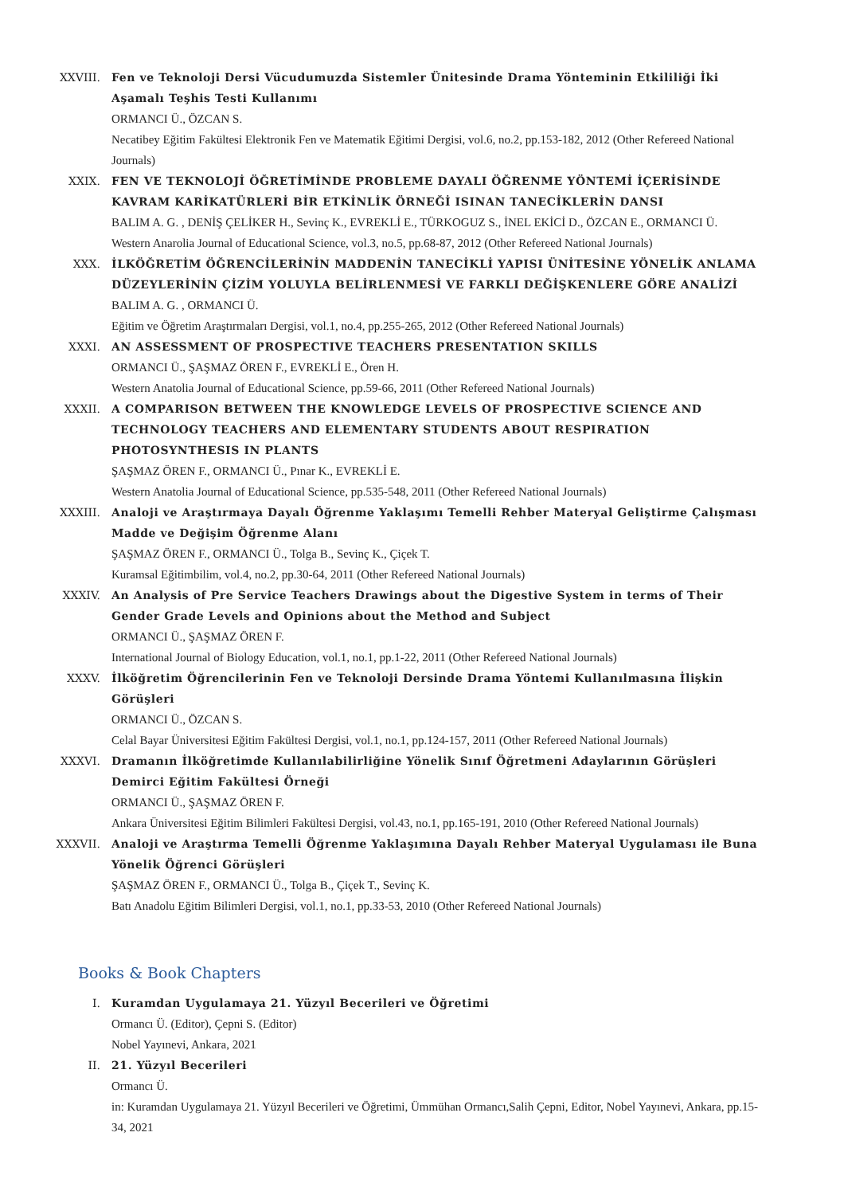XXVIII. Fen ve Teknoloji Dersi Vücudumuzda Sistemler Ünitesinde Drama Yönteminin Etkililiği İki Aşamalı Teşhis Testi Kullanımı
ORMANCI Ü., ÖZCAN S.
Necatibey Eğitim Fakültesi Elektronik Fen ve Matematik Eğitimi Dergisi, vol.6, no.2, pp.153-182, 2012 (Other Refereed National Journals)
XXIX. FEN VE TEKNOLOJİ ÖĞRETİMİNDE PROBLEME DAYALI ÖĞRENME YÖNTEMİ İÇERİSİNDE KAVRAM KARİKATÜRLERİ BİR ETKİNLİK ÖRNEĞİ ISINAN TANECİKLERİN DANSI
BALIM A. G. , DENİŞ ÇELİKER H., Sevinç K., EVREKLİ E., TÜRKOGUZ S., İNEL EKİCİ D., ÖZCAN E., ORMANCI Ü.
Western Anarolia Journal of Educational Science, vol.3, no.5, pp.68-87, 2012 (Other Refereed National Journals)
XXX. İLKÖĞRETİM ÖĞRENCİLERİNİN MADDENİN TANECİKLİ YAPISI ÜNİTESİNE YÖNELİK ANLAMA DÜZEYLERİNİN ÇİZİM YOLUYLA BELİRLENMESİ VE FARKLI DEĞİŞKENLERE GÖRE ANALİZİ
BALIM A. G. , ORMANCI Ü.
Eğitim ve Öğretim Araştırmaları Dergisi, vol.1, no.4, pp.255-265, 2012 (Other Refereed National Journals)
XXXI. AN ASSESSMENT OF PROSPECTIVE TEACHERS PRESENTATION SKILLS
ORMANCI Ü., ŞAŞMAZ ÖREN F., EVREKLİ E., Ören H.
Western Anatolia Journal of Educational Science, pp.59-66, 2011 (Other Refereed National Journals)
XXXII. A COMPARISON BETWEEN THE KNOWLEDGE LEVELS OF PROSPECTIVE SCIENCE AND TECHNOLOGY TEACHERS AND ELEMENTARY STUDENTS ABOUT RESPIRATION PHOTOSYNTHESIS IN PLANTS
ŞAŞMAZ ÖREN F., ORMANCI Ü., Pınar K., EVREKLİ E.
Western Anatolia Journal of Educational Science, pp.535-548, 2011 (Other Refereed National Journals)
XXXIII. Analoji ve Araştırmaya Dayalı Öğrenme Yaklaşımı Temelli Rehber Materyal Geliştirme Çalışması Madde ve Değişim Öğrenme Alanı
ŞAŞMAZ ÖREN F., ORMANCI Ü., Tolga B., Sevinç K., Çiçek T.
Kuramsal Eğitimbilim, vol.4, no.2, pp.30-64, 2011 (Other Refereed National Journals)
XXXIV. An Analysis of Pre Service Teachers Drawings about the Digestive System in terms of Their Gender Grade Levels and Opinions about the Method and Subject
ORMANCI Ü., ŞAŞMAZ ÖREN F.
International Journal of Biology Education, vol.1, no.1, pp.1-22, 2011 (Other Refereed National Journals)
XXXV. İlköğretim Öğrencilerinin Fen ve Teknoloji Dersinde Drama Yöntemi Kullanılmasına İlişkin Görüşleri
ORMANCI Ü., ÖZCAN S.
Celal Bayar Üniversitesi Eğitim Fakültesi Dergisi, vol.1, no.1, pp.124-157, 2011 (Other Refereed National Journals)
XXXVI. Dramanın İlköğretimde Kullanılabilirliğine Yönelik Sınıf Öğretmeni Adaylarının Görüşleri Demirci Eğitim Fakültesi Örneği
ORMANCI Ü., ŞAŞMAZ ÖREN F.
Ankara Üniversitesi Eğitim Bilimleri Fakültesi Dergisi, vol.43, no.1, pp.165-191, 2010 (Other Refereed National Journals)
XXXVII. Analoji ve Araştırma Temelli Öğrenme Yaklaşımına Dayalı Rehber Materyal Uygulaması ile Buna Yönelik Öğrenci Görüşleri
ŞAŞMAZ ÖREN F., ORMANCI Ü., Tolga B., Çiçek T., Sevinç K.
Batı Anadolu Eğitim Bilimleri Dergisi, vol.1, no.1, pp.33-53, 2010 (Other Refereed National Journals)
Books & Book Chapters
I. Kuramdan Uygulamaya 21. Yüzyıl Becerileri ve Öğretimi
Ormancı Ü. (Editor), Çepni S. (Editor)
Nobel Yayınevi, Ankara, 2021
II. 21. Yüzyıl Becerileri
Ormancı Ü.
in: Kuramdan Uygulamaya 21. Yüzyıl Becerileri ve Öğretimi, Ümmühan Ormancı,Salih Çepni, Editor, Nobel Yayınevi, Ankara, pp.15-34, 2021